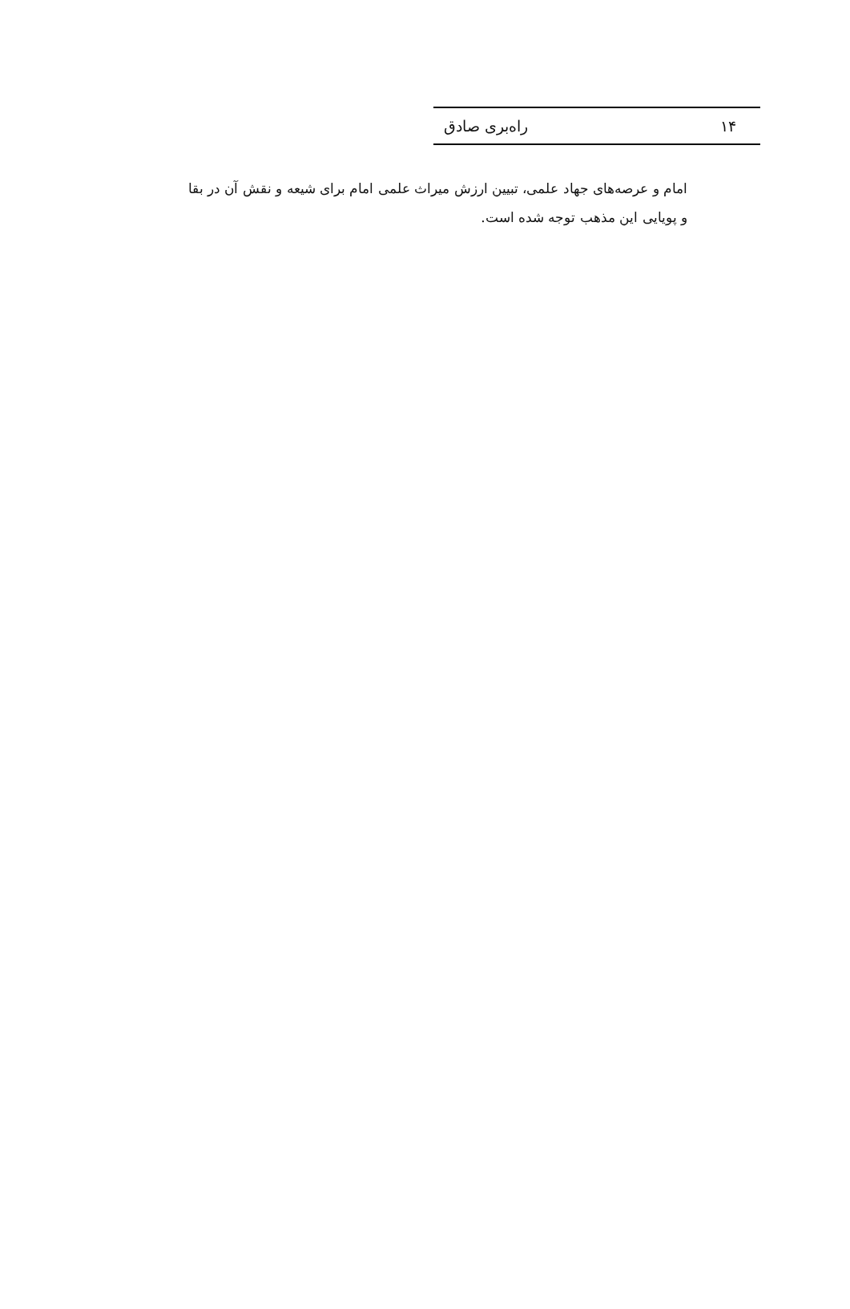۱۴ راه‌بری صادق
امام و عرصه‌های جهاد علمی، تبیین ارزش میراث علمی امام برای شیعه و نقش آن در بقا
و پویایی این مذهب توجه شده است.